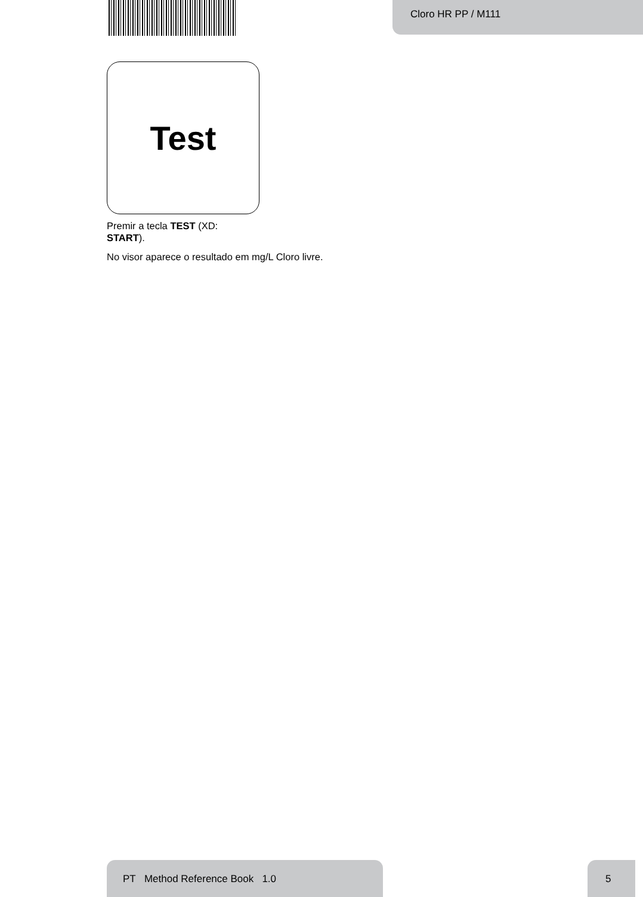Cloro HR PP / M111
Test
Premir a tecla TEST (XD:
START).
No visor aparece o resultado em mg/L Cloro livre.
PT Method Reference Book 1.0 5